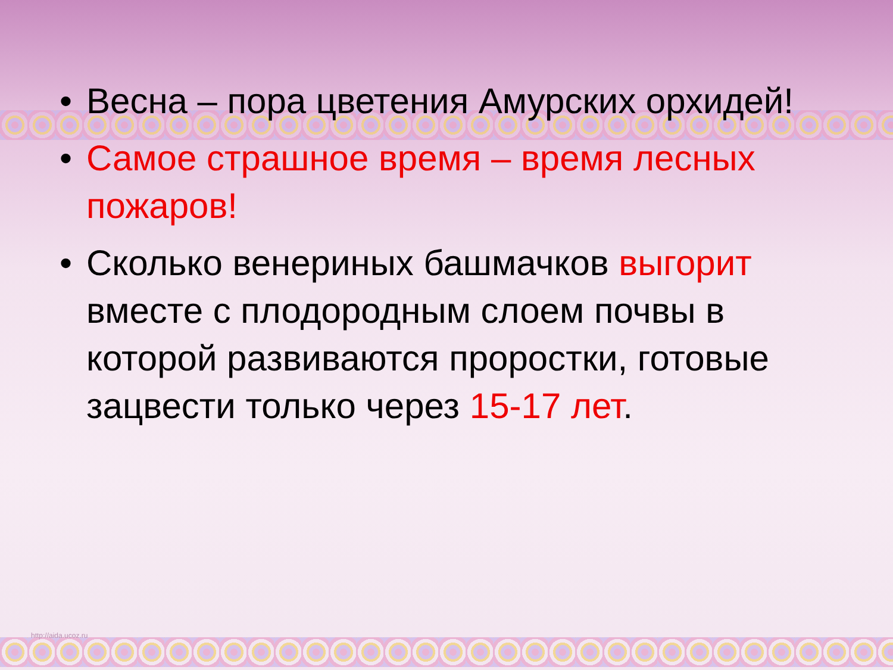• Весна – пора цветения Амурских орхидей!
• Самое страшное время – время лесных пожаров!
• Сколько венериных башмачков выгорит вместе с плодородным слоем почвы в которой развиваются проростки, готовые зацвести только через 15-17 лет.
http://aida.ucoz.ru